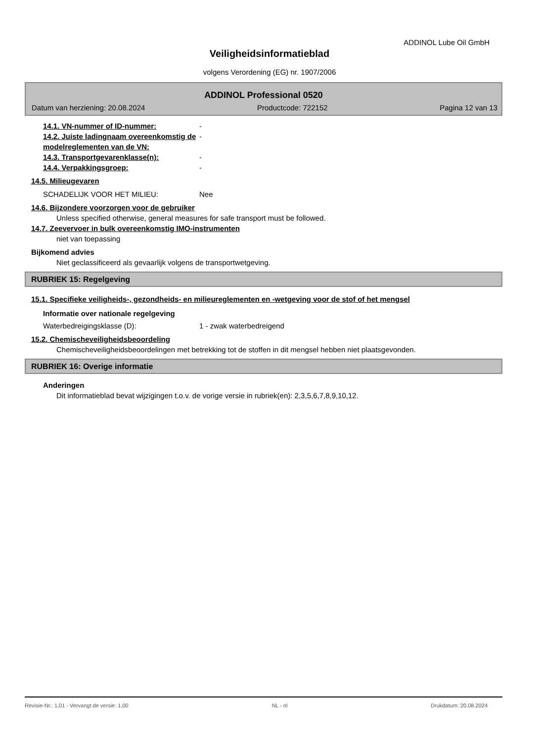ADDINOL Lube Oil GmbH
Veiligheidsinformatieblad
volgens Verordening (EG) nr. 1907/2006
ADDINOL Professional 0520
Datum van herziening: 20.08.2024 Productcode: 722152 Pagina 12 van 13
14.1. VN-nummer of ID-nummer: -
14.2. Juiste ladingnaam overeenkomstig de modelreglementen van de VN:
-
14.3. Transportgevarenklasse(n): -
14.4. Verpakkingsgroep: -
14.5. Milieugevaren
SCHADELIJK VOOR HET MILIEU: Nee
14.6. Bijzondere voorzorgen voor de gebruiker
Unless specified otherwise, general measures for safe transport must be followed.
14.7. Zeevervoer in bulk overeenkomstig IMO-instrumenten
niet van toepassing
Bijkomend advies
Niet geclassificeerd als gevaarlijk volgens de transportwetgeving.
RUBRIEK 15: Regelgeving
15.1. Specifieke veiligheids-, gezondheids- en milieureglementen en -wetgeving voor de stof of het mengsel
Informatie over nationale regelgeving
Waterbedreigingsklasse (D): 1 - zwak waterbedreigend
15.2. Chemischeveiligheidsbeoordeling
Chemischeveiligheidsbeoordelingen met betrekking tot de stoffen in dit mengsel hebben niet plaatsgevonden.
RUBRIEK 16: Overige informatie
Anderingen
Dit informatieblad bevat wijzigingen t.o.v. de vorige versie in rubriek(en): 2,3,5,6,7,8,9,10,12.
Revisie-Nr.: 1,01 - Vervangt de versie: 1,00 NL - nl Drukdatum: 20.08.2024